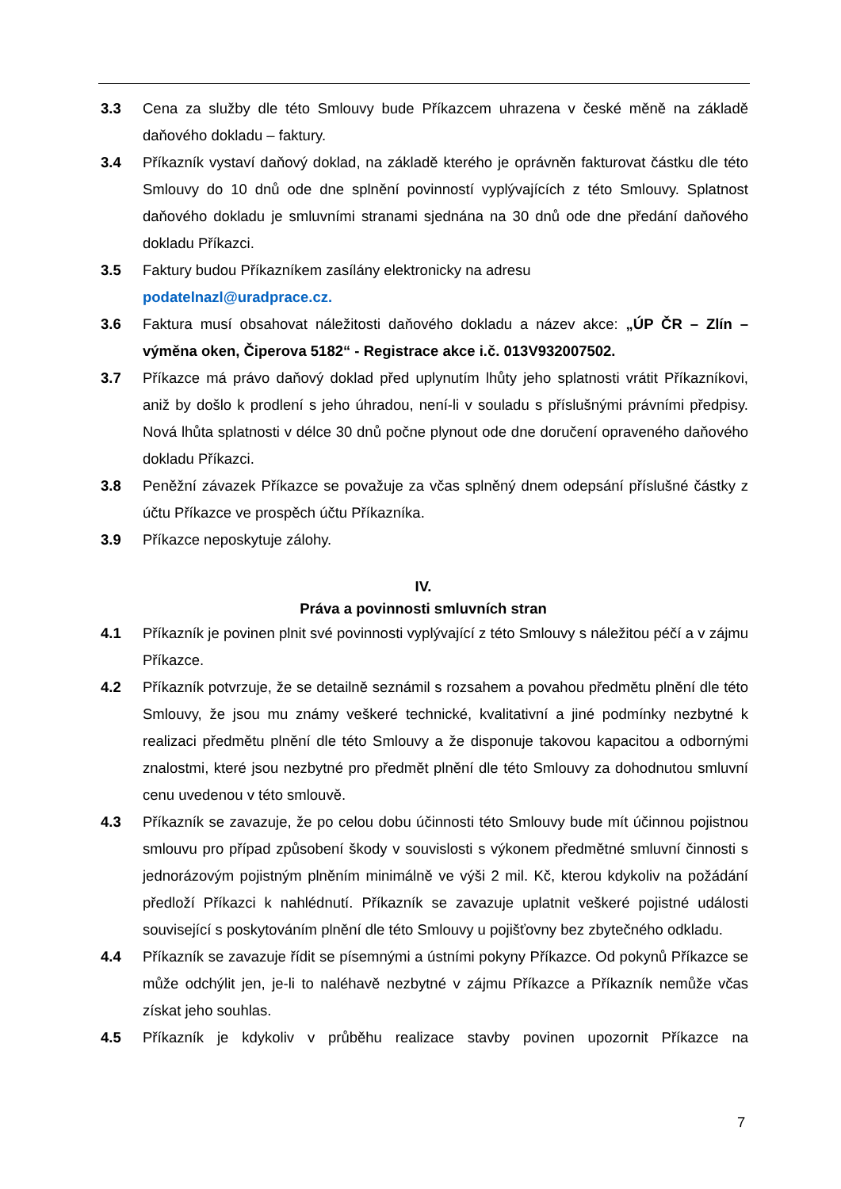3.3 Cena za služby dle této Smlouvy bude Příkazcem uhrazena v české měně na základě daňového dokladu – faktury.
3.4 Příkazník vystaví daňový doklad, na základě kterého je oprávněn fakturovat částku dle této Smlouvy do 10 dnů ode dne splnění povinností vyplývajících z této Smlouvy. Splatnost daňového dokladu je smluvními stranami sjednána na 30 dnů ode dne předání daňového dokladu Příkazci.
3.5 Faktury budou Příkazníkem zasílány elektronicky na adresu
podatelnazl@uradprace.cz.
3.6 Faktura musí obsahovat náležitosti daňového dokladu a název akce: „ÚP ČR – Zlín – výměna oken, Čiperova 5182“ - Registrace akce i.č. 013V932007502.
3.7 Příkazce má právo daňový doklad před uplynutím lhůty jeho splatnosti vrátit Příkazníkovi, aniž by došlo k prodlení s jeho úhradou, není-li v souladu s příslušnými právními předpisy. Nová lhůta splatnosti v délce 30 dnů počne plynout ode dne doručení opraveného daňového dokladu Příkazci.
3.8 Peněžní závazek Příkazce se považuje za včas splněný dnem odepsání příslušné částky z účtu Příkazce ve prospěch účtu Příkazníka.
3.9 Příkazce neposkytuje zálohy.
IV.
Práva a povinnosti smluvních stran
4.1 Příkazník je povinen plnit své povinnosti vyplývající z této Smlouvy s náležitou péčí a v zájmu Příkazce.
4.2 Příkazník potvrzuje, že se detailně seznámil s rozsahem a povahou předmětu plnění dle této Smlouvy, že jsou mu známy veškeré technické, kvalitativní a jiné podmínky nezbytné k realizaci předmětu plnění dle této Smlouvy a že disponuje takovou kapacitou a odbornými znalostmi, které jsou nezbytné pro předmět plnění dle této Smlouvy za dohodnutou smluvní cenu uvedenou v této smlouvě.
4.3 Příkazník se zavazuje, že po celou dobu účinnosti této Smlouvy bude mít účinnou pojistnou smlouvu pro případ způsobení škody v souvislosti s výkonem předmětné smluvní činnosti s jednorázovým pojistným plněním minimálně ve výši 2 mil. Kč, kterou kdykoliv na požádání předloží Příkazci k nahlédnutí. Příkazník se zavazuje uplatnit veškeré pojistné události související s poskytováním plnění dle této Smlouvy u pojišťovny bez zbytečného odkladu.
4.4 Příkazník se zavazuje řídit se písemnými a ústními pokyny Příkazce. Od pokynů Příkazce se může odchýlit jen, je-li to naléhavě nezbytné v zájmu Příkazce a Příkazník nemůže včas získat jeho souhlas.
4.5 Příkazník je kdykoliv v průběhu realizace stavby povinen upozornit Příkazce na
7